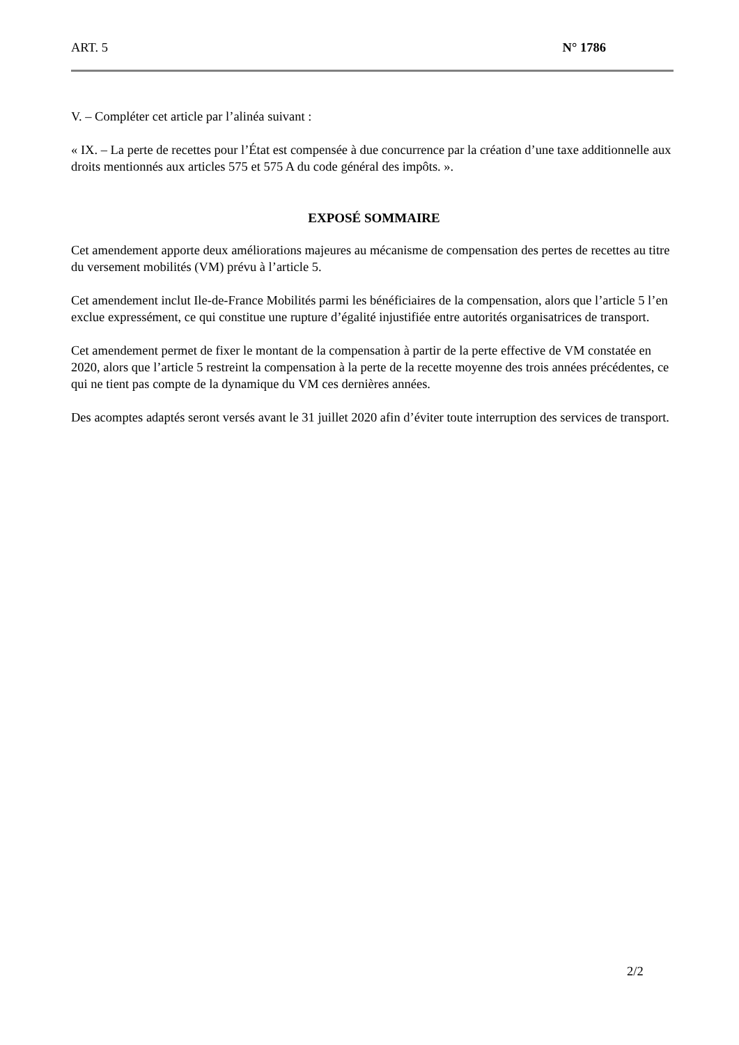ART. 5 N° 1786
V. – Compléter cet article par l’alinéa suivant :
« IX. – La perte de recettes pour l’État est compensée à due concurrence par la création d’une taxe additionnelle aux droits mentionnés aux articles 575 et 575 A du code général des impôts. ».
EXPOSÉ SOMMAIRE
Cet amendement apporte deux améliorations majeures au mécanisme de compensation des pertes de recettes au titre du versement mobilités (VM) prévu à l’article 5.
Cet amendement inclut Ile-de-France Mobilités parmi les bénéficiaires de la compensation, alors que l’article 5 l’en exclue expressément, ce qui constitue une rupture d’égalité injustifiée entre autorités organisatrices de transport.
Cet amendement permet de fixer le montant de la compensation à partir de la perte effective de VM constatée en 2020, alors que l’article 5 restreint la compensation à la perte de la recette moyenne des trois années précédentes, ce qui ne tient pas compte de la dynamique du VM ces dernières années.
Des acomptes adaptés seront versés avant le 31 juillet 2020 afin d’éviter toute interruption des services de transport.
2/2